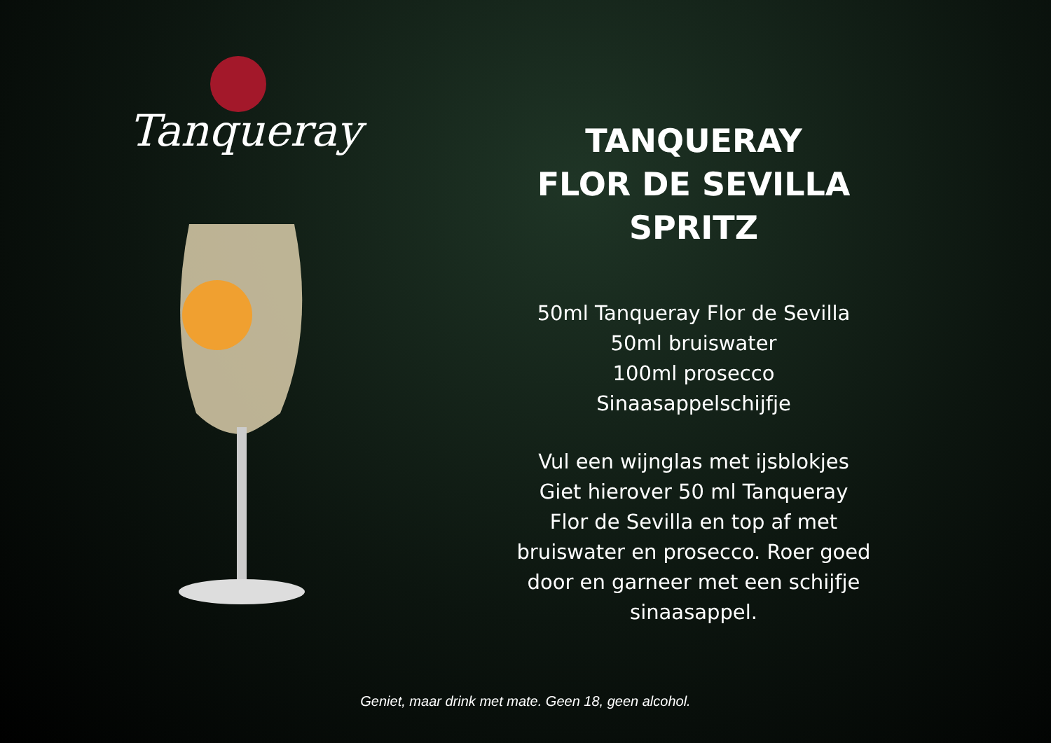Tanqueray
TANQUERAY
FLOR DE SEVILLA
SPRITZ
50ml Tanqueray Flor de Sevilla
50ml bruiswater
100ml prosecco
Sinaasappelschijfje
Vul een wijnglas met ijsblokjes
Giet hierover 50 ml Tanqueray
Flor de Sevilla en top af met
bruiswater en prosecco. Roer goed
door en garneer met een schijfje
sinaasappel.
Geniet, maar drink met mate. Geen 18, geen alcohol.